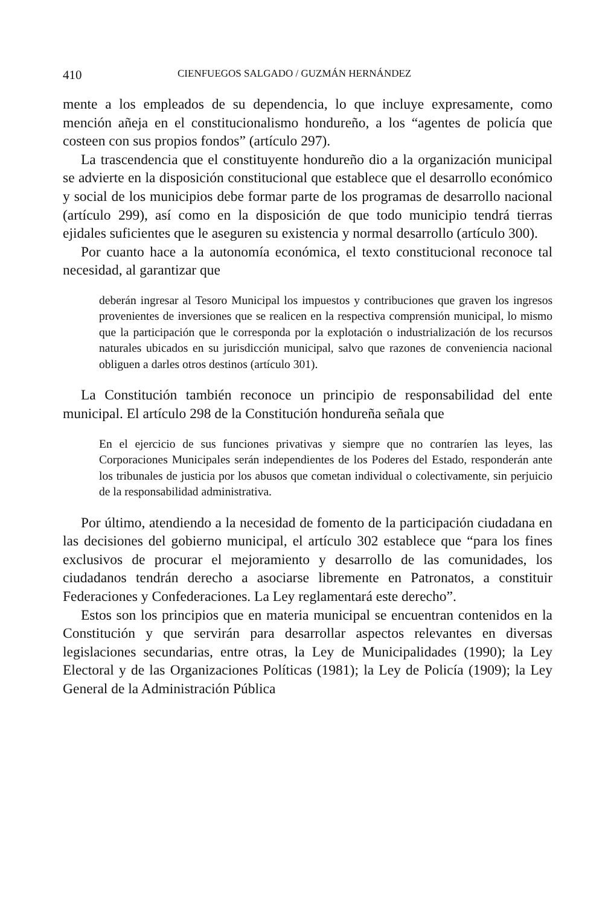410 CIENFUEGOS SALGADO / GUZMÁN HERNÁNDEZ
mente a los empleados de su dependencia, lo que incluye expresamente, como mención añeja en el constitucionalismo hondureño, a los “agentes de policía que costeen con sus propios fondos” (artículo 297).
La trascendencia que el constituyente hondureño dio a la organización municipal se advierte en la disposición constitucional que establece que el desarrollo económico y social de los municipios debe formar parte de los programas de desarrollo nacional (artículo 299), así como en la disposición de que todo municipio tendrá tierras ejidales suficientes que le aseguren su existencia y normal desarrollo (artículo 300).
Por cuanto hace a la autonomía económica, el texto constitucional reconoce tal necesidad, al garantizar que
deberán ingresar al Tesoro Municipal los impuestos y contribuciones que graven los ingresos provenientes de inversiones que se realicen en la respectiva comprensión municipal, lo mismo que la participación que le corresponda por la explotación o industrialización de los recursos naturales ubicados en su jurisdicción municipal, salvo que razones de conveniencia nacional obliguen a darles otros destinos (artículo 301).
La Constitución también reconoce un principio de responsabilidad del ente municipal. El artículo 298 de la Constitución hondureña señala que
En el ejercicio de sus funciones privativas y siempre que no contraríen las leyes, las Corporaciones Municipales serán independientes de los Poderes del Estado, responderán ante los tribunales de justicia por los abusos que cometan individual o colectivamente, sin perjuicio de la responsabilidad administrativa.
Por último, atendiendo a la necesidad de fomento de la participación ciudadana en las decisiones del gobierno municipal, el artículo 302 establece que “para los fines exclusivos de procurar el mejoramiento y desarrollo de las comunidades, los ciudadanos tendrán derecho a asociarse libremente en Patronatos, a constituir Federaciones y Confederaciones. La Ley reglamentará este derecho”.
Estos son los principios que en materia municipal se encuentran contenidos en la Constitución y que servirán para desarrollar aspectos relevantes en diversas legislaciones secundarias, entre otras, la Ley de Municipalidades (1990); la Ley Electoral y de las Organizaciones Políticas (1981); la Ley de Policía (1909); la Ley General de la Administración Pública